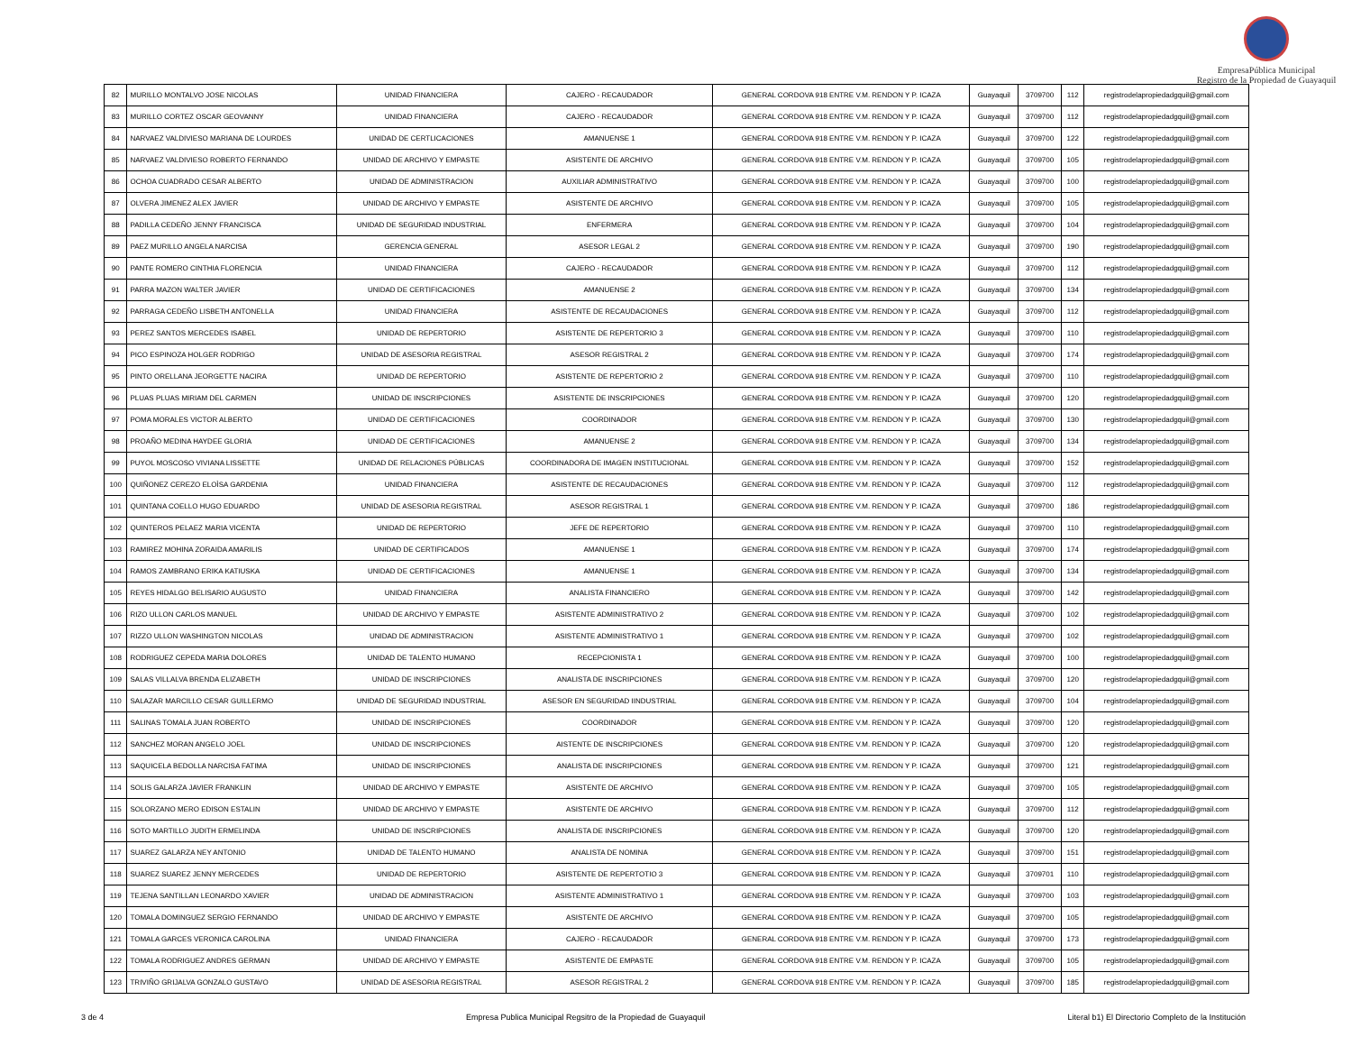EmpresaPública Municipal
Registro de la Propiedad de Guayaquil
| 82 | MURILLO MONTALVO JOSE NICOLAS | UNIDAD FINANCIERA | CAJERO - RECAUDADOR | GENERAL CORDOVA 918 ENTRE V.M. RENDON Y P. ICAZA | Guayaquil | 3709700 | 112 | registrodelapropiedadgquil@gmail.com |
| 83 | MURILLO CORTEZ OSCAR GEOVANNY | UNIDAD FINANCIERA | CAJERO - RECAUDADOR | GENERAL CORDOVA 918 ENTRE V.M. RENDON Y P. ICAZA | Guayaquil | 3709700 | 112 | registrodelapropiedadgquil@gmail.com |
| 84 | NARVAEZ VALDIVIESO MARIANA DE LOURDES | UNIDAD DE CERTLICACIONES | AMANUENSE 1 | GENERAL CORDOVA 918 ENTRE V.M. RENDON Y P. ICAZA | Guayaquil | 3709700 | 122 | registrodelapropiedadgquil@gmail.com |
| 85 | NARVAEZ VALDIVIESO ROBERTO FERNANDO | UNIDAD DE ARCHIVO Y EMPASTE | ASISTENTE DE ARCHIVO | GENERAL CORDOVA 918 ENTRE V.M. RENDON Y P. ICAZA | Guayaquil | 3709700 | 105 | registrodelapropiedadgquil@gmail.com |
| 86 | OCHOA CUADRADO CESAR ALBERTO | UNIDAD DE ADMINISTRACION | AUXILIAR ADMINISTRATIVO | GENERAL CORDOVA 918 ENTRE V.M. RENDON Y P. ICAZA | Guayaquil | 3709700 | 100 | registrodelapropiedadgquil@gmail.com |
| 87 | OLVERA JIMENEZ ALEX JAVIER | UNIDAD DE ARCHIVO Y EMPASTE | ASISTENTE DE ARCHIVO | GENERAL CORDOVA 918 ENTRE V.M. RENDON Y P. ICAZA | Guayaquil | 3709700 | 105 | registrodelapropiedadgquil@gmail.com |
| 88 | PADILLA CEDEÑO JENNY FRANCISCA | UNIDAD DE SEGURIDAD INDUSTRIAL | ENFERMERA | GENERAL CORDOVA 918 ENTRE V.M. RENDON Y P. ICAZA | Guayaquil | 3709700 | 104 | registrodelapropiedadgquil@gmail.com |
| 89 | PAEZ MURILLO ANGELA NARCISA | GERENCIA GENERAL | ASESOR LEGAL 2 | GENERAL CORDOVA 918 ENTRE V.M. RENDON Y P. ICAZA | Guayaquil | 3709700 | 190 | registrodelapropiedadgquil@gmail.com |
| 90 | PANTE ROMERO CINTHIA FLORENCIA | UNIDAD FINANCIERA | CAJERO - RECAUDADOR | GENERAL CORDOVA 918 ENTRE V.M. RENDON Y P. ICAZA | Guayaquil | 3709700 | 112 | registrodelapropiedadgquil@gmail.com |
| 91 | PARRA MAZON WALTER JAVIER | UNIDAD DE CERTIFICACIONES | AMANUENSE 2 | GENERAL CORDOVA 918 ENTRE V.M. RENDON Y P. ICAZA | Guayaquil | 3709700 | 134 | registrodelapropiedadgquil@gmail.com |
| 92 | PARRAGA CEDEÑO LISBETH ANTONELLA | UNIDAD FINANCIERA | ASISTENTE DE RECAUDACIONES | GENERAL CORDOVA 918 ENTRE V.M. RENDON Y P. ICAZA | Guayaquil | 3709700 | 112 | registrodelapropiedadgquil@gmail.com |
| 93 | PEREZ SANTOS MERCEDES ISABEL | UNIDAD DE REPERTORIO | ASISTENTE DE REPERTORIO 3 | GENERAL CORDOVA 918 ENTRE V.M. RENDON Y P. ICAZA | Guayaquil | 3709700 | 110 | registrodelapropiedadgquil@gmail.com |
| 94 | PICO ESPINOZA HOLGER RODRIGO | UNIDAD DE ASESORIA REGISTRAL | ASESOR REGISTRAL 2 | GENERAL CORDOVA 918 ENTRE V.M. RENDON Y P. ICAZA | Guayaquil | 3709700 | 174 | registrodelapropiedadgquil@gmail.com |
| 95 | PINTO ORELLANA JEORGETTE NACIRA | UNIDAD DE REPERTORIO | ASISTENTE DE REPERTORIO 2 | GENERAL CORDOVA 918 ENTRE V.M. RENDON Y P. ICAZA | Guayaquil | 3709700 | 110 | registrodelapropiedadgquil@gmail.com |
| 96 | PLUAS PLUAS MIRIAM DEL CARMEN | UNIDAD DE INSCRIPCIONES | ASISTENTE DE INSCRIPCIONES | GENERAL CORDOVA 918 ENTRE V.M. RENDON Y P. ICAZA | Guayaquil | 3709700 | 120 | registrodelapropiedadgquil@gmail.com |
| 97 | POMA MORALES VICTOR ALBERTO | UNIDAD DE CERTIFICACIONES | COORDINADOR | GENERAL CORDOVA 918 ENTRE V.M. RENDON Y P. ICAZA | Guayaquil | 3709700 | 130 | registrodelapropiedadgquil@gmail.com |
| 98 | PROAÑO MEDINA HAYDEE GLORIA | UNIDAD DE CERTIFICACIONES | AMANUENSE 2 | GENERAL CORDOVA 918 ENTRE V.M. RENDON Y P. ICAZA | Guayaquil | 3709700 | 134 | registrodelapropiedadgquil@gmail.com |
| 99 | PUYOL MOSCOSO VIVIANA LISSETTE | UNIDAD DE RELACIONES PÚBLICAS | COORDINADORA DE IMAGEN INSTITUCIONAL | GENERAL CORDOVA 918 ENTRE V.M. RENDON Y P. ICAZA | Guayaquil | 3709700 | 152 | registrodelapropiedadgquil@gmail.com |
| 100 | QUIÑONEZ CEREZO ELOÌSA GARDENIA | UNIDAD FINANCIERA | ASISTENTE DE RECAUDACIONES | GENERAL CORDOVA 918 ENTRE V.M. RENDON Y P. ICAZA | Guayaquil | 3709700 | 112 | registrodelapropiedadgquil@gmail.com |
| 101 | QUINTANA COELLO HUGO EDUARDO | UNIDAD DE ASESORIA REGISTRAL | ASESOR REGISTRAL 1 | GENERAL CORDOVA 918 ENTRE V.M. RENDON Y P. ICAZA | Guayaquil | 3709700 | 186 | registrodelapropiedadgquil@gmail.com |
| 102 | QUINTEROS PELAEZ MARIA VICENTA | UNIDAD DE REPERTORIO | JEFE DE REPERTORIO | GENERAL CORDOVA 918 ENTRE V.M. RENDON Y P. ICAZA | Guayaquil | 3709700 | 110 | registrodelapropiedadgquil@gmail.com |
| 103 | RAMIREZ MOHINA ZORAIDA AMARILIS | UNIDAD DE CERTIFICADOS | AMANUENSE 1 | GENERAL CORDOVA 918 ENTRE V.M. RENDON Y P. ICAZA | Guayaquil | 3709700 | 174 | registrodelapropiedadgquil@gmail.com |
| 104 | RAMOS ZAMBRANO ERIKA KATIUSKA | UNIDAD DE CERTIFICACIONES | AMANUENSE 1 | GENERAL CORDOVA 918 ENTRE V.M. RENDON Y P. ICAZA | Guayaquil | 3709700 | 134 | registrodelapropiedadgquil@gmail.com |
| 105 | REYES HIDALGO BELISARIO AUGUSTO | UNIDAD FINANCIERA | ANALISTA FINANCIERO | GENERAL CORDOVA 918 ENTRE V.M. RENDON Y P. ICAZA | Guayaquil | 3709700 | 142 | registrodelapropiedadgquil@gmail.com |
| 106 | RIZO ULLON CARLOS MANUEL | UNIDAD DE ARCHIVO Y EMPASTE | ASISTENTE ADMINISTRATIVO 2 | GENERAL CORDOVA 918 ENTRE V.M. RENDON Y P. ICAZA | Guayaquil | 3709700 | 102 | registrodelapropiedadgquil@gmail.com |
| 107 | RIZZO ULLON WASHINGTON NICOLAS | UNIDAD DE ADMINISTRACION | ASISTENTE ADMINISTRATIVO 1 | GENERAL CORDOVA 918 ENTRE V.M. RENDON Y P. ICAZA | Guayaquil | 3709700 | 102 | registrodelapropiedadgquil@gmail.com |
| 108 | RODRIGUEZ CEPEDA MARIA DOLORES | UNIDAD DE TALENTO HUMANO | RECEPCIONISTA 1 | GENERAL CORDOVA 918 ENTRE V.M. RENDON Y P. ICAZA | Guayaquil | 3709700 | 100 | registrodelapropiedadgquil@gmail.com |
| 109 | SALAS VILLALVA BRENDA ELIZABETH | UNIDAD DE INSCRIPCIONES | ANALISTA DE INSCRIPCIONES | GENERAL CORDOVA 918 ENTRE V.M. RENDON Y P. ICAZA | Guayaquil | 3709700 | 120 | registrodelapropiedadgquil@gmail.com |
| 110 | SALAZAR MARCILLO CESAR GUILLERMO | UNIDAD DE SEGURIDAD INDUSTRIAL | ASESOR EN SEGURIDAD IINDUSTRIAL | GENERAL CORDOVA 918 ENTRE V.M. RENDON Y P. ICAZA | Guayaquil | 3709700 | 104 | registrodelapropiedadgquil@gmail.com |
| 111 | SALINAS TOMALA JUAN ROBERTO | UNIDAD DE INSCRIPCIONES | COORDINADOR | GENERAL CORDOVA 918 ENTRE V.M. RENDON Y P. ICAZA | Guayaquil | 3709700 | 120 | registrodelapropiedadgquil@gmail.com |
| 112 | SANCHEZ MORAN ANGELO JOEL | UNIDAD DE INSCRIPCIONES | AISTENTE DE INSCRIPCIONES | GENERAL CORDOVA 918 ENTRE V.M. RENDON Y P. ICAZA | Guayaquil | 3709700 | 120 | registrodelapropiedadgquil@gmail.com |
| 113 | SAQUICELA BEDOLLA NARCISA FATIMA | UNIDAD DE INSCRIPCIONES | ANALISTA DE INSCRIPCIONES | GENERAL CORDOVA 918 ENTRE V.M. RENDON Y P. ICAZA | Guayaquil | 3709700 | 121 | registrodelapropiedadgquil@gmail.com |
| 114 | SOLIS GALARZA JAVIER FRANKLIN | UNIDAD DE ARCHIVO Y EMPASTE | ASISTENTE DE ARCHIVO | GENERAL CORDOVA 918 ENTRE V.M. RENDON Y P. ICAZA | Guayaquil | 3709700 | 105 | registrodelapropiedadgquil@gmail.com |
| 115 | SOLORZANO MERO EDISON ESTALIN | UNIDAD DE ARCHIVO Y EMPASTE | ASISTENTE DE ARCHIVO | GENERAL CORDOVA 918 ENTRE V.M. RENDON Y P. ICAZA | Guayaquil | 3709700 | 112 | registrodelapropiedadgquil@gmail.com |
| 116 | SOTO MARTILLO JUDITH ERMELINDA | UNIDAD DE INSCRIPCIONES | ANALISTA DE INSCRIPCIONES | GENERAL CORDOVA 918 ENTRE V.M. RENDON Y P. ICAZA | Guayaquil | 3709700 | 120 | registrodelapropiedadgquil@gmail.com |
| 117 | SUAREZ GALARZA NEY ANTONIO | UNIDAD DE TALENTO HUMANO | ANALISTA DE NOMINA | GENERAL CORDOVA 918 ENTRE V.M. RENDON Y P. ICAZA | Guayaquil | 3709700 | 151 | registrodelapropiedadgquil@gmail.com |
| 118 | SUAREZ SUAREZ JENNY MERCEDES | UNIDAD DE REPERTORIO | ASISTENTE DE REPERTOTIO 3 | GENERAL CORDOVA 918 ENTRE V.M. RENDON Y P. ICAZA | Guayaquil | 3709701 | 110 | registrodelapropiedadgquil@gmail.com |
| 119 | TEJENA SANTILLAN LEONARDO XAVIER | UNIDAD DE ADMINISTRACION | ASISTENTE ADMINISTRATIVO 1 | GENERAL CORDOVA 918 ENTRE V.M. RENDON Y P. ICAZA | Guayaquil | 3709700 | 103 | registrodelapropiedadgquil@gmail.com |
| 120 | TOMALA DOMINGUEZ SERGIO FERNANDO | UNIDAD DE ARCHIVO Y EMPASTE | ASISTENTE DE ARCHIVO | GENERAL CORDOVA 918 ENTRE V.M. RENDON Y P. ICAZA | Guayaquil | 3709700 | 105 | registrodelapropiedadgquil@gmail.com |
| 121 | TOMALA GARCES VERONICA CAROLINA | UNIDAD FINANCIERA | CAJERO - RECAUDADOR | GENERAL CORDOVA 918 ENTRE V.M. RENDON Y P. ICAZA | Guayaquil | 3709700 | 173 | registrodelapropiedadgquil@gmail.com |
| 122 | TOMALA RODRIGUEZ ANDRES GERMAN | UNIDAD DE ARCHIVO Y EMPASTE | ASISTENTE DE EMPASTE | GENERAL CORDOVA 918 ENTRE V.M. RENDON Y P. ICAZA | Guayaquil | 3709700 | 105 | registrodelapropiedadgquil@gmail.com |
| 123 | TRIVIÑO GRIJALVA GONZALO GUSTAVO | UNIDAD DE ASESORIA REGISTRAL | ASESOR REGISTRAL 2 | GENERAL CORDOVA 918 ENTRE V.M. RENDON Y P. ICAZA | Guayaquil | 3709700 | 185 | registrodelapropiedadgquil@gmail.com |
3 de 4 Empresa Publica Municipal Regsitro de la Propiedad de Guayaquil Literal b1) El Directorio Completo de la Institución